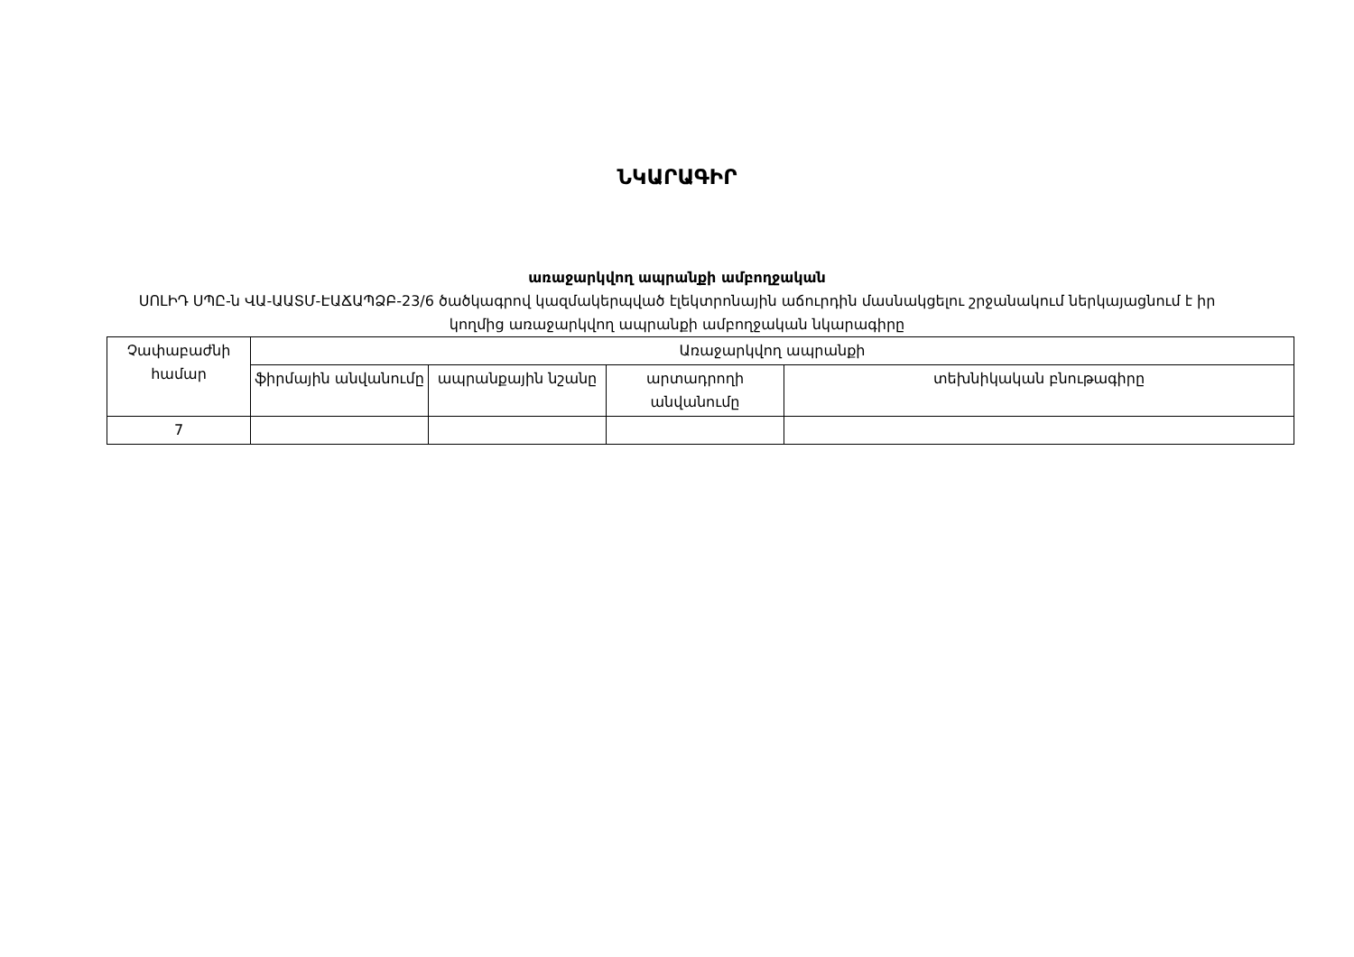ՆԿԱՐԱԳԻՐ
առաջարկվող ապրանքի ամբողջական
ՍՈԼԻԴ ՍՊԸ-ն ՎԱ-ԱԱՏՄ-ԷԱՃԱՊՁԲ-23/6 ծածկագրով կազմակերպված էլեկտրոնային աճուրդին մասնակցելու շրջանակում ներկայացնում է իր կողմից առաջարկվող ապրանքի ամբողջական նկարագիրը
| Չափաբաժնի համար | Առաջարկվող ապրանքի | | | |
| --- | --- | --- | --- | --- |
| | ֆիրմային անվանումը | ապրանքային նշանը | արտադրողի անվանումը | տեխնիկական բնութագիրը |
| 7 | | | | |